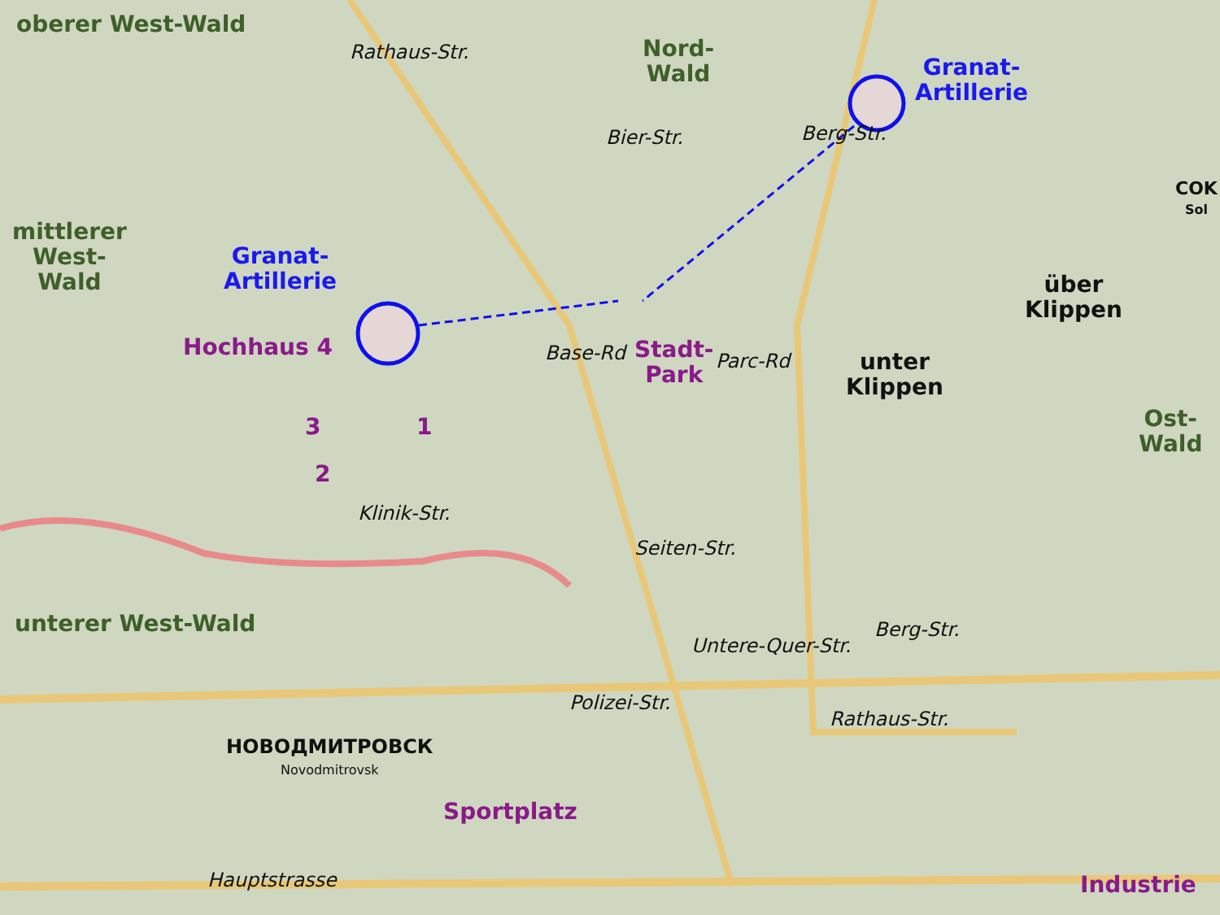oberer West-Wald
Nord-
Wald
Granat-
Artillerie
Rathaus-Str.
Bier-Str. Berg-Str.
COK
Sol
mittlerer
West-
Wald
Granat-
Artillerie
über
Klippen
Hochhaus 4
Stadt-
Park
Parc-Rd
unter
Klippen
Base-Rd
Ost-
Wald
3 1
2
Klinik-Str.
Seiten-Str.
unterer West-Wald
Untere-Quer-Str.
Berg-Str.
Polizei-Str.
Rathaus-Str.
НОВОДМИТРОВСК
Novodmitrovsk
Sportplatz
Hauptstrasse Industrie